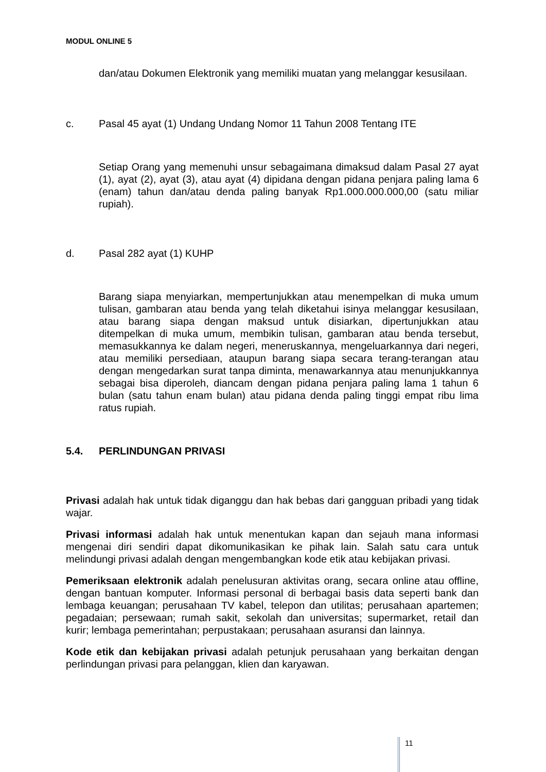MODUL ONLINE 5
dan/atau Dokumen Elektronik yang memiliki muatan yang melanggar kesusilaan.
c. Pasal 45 ayat (1) Undang Undang Nomor 11 Tahun 2008 Tentang ITE
Setiap Orang yang memenuhi unsur sebagaimana dimaksud dalam Pasal 27 ayat (1), ayat (2), ayat (3), atau ayat (4) dipidana dengan pidana penjara paling lama 6 (enam) tahun dan/atau denda paling banyak Rp1.000.000.000,00 (satu miliar rupiah).
d. Pasal 282 ayat (1) KUHP
Barang siapa menyiarkan, mempertunjukkan atau menempelkan di muka umum tulisan, gambaran atau benda yang telah diketahui isinya melanggar kesusilaan, atau barang siapa dengan maksud untuk disiarkan, dipertunjukkan atau ditempelkan di muka umum, membikin tulisan, gambaran atau benda tersebut, memasukkannya ke dalam negeri, meneruskannya, mengeluarkannya dari negeri, atau memiliki persediaan, ataupun barang siapa secara terang-terangan atau dengan mengedarkan surat tanpa diminta, menawarkannya atau menunjukkannya sebagai bisa diperoleh, diancam dengan pidana penjara paling lama 1 tahun 6 bulan (satu tahun enam bulan) atau pidana denda paling tinggi empat ribu lima ratus rupiah.
5.4. PERLINDUNGAN PRIVASI
Privasi adalah hak untuk tidak diganggu dan hak bebas dari gangguan pribadi yang tidak wajar.
Privasi informasi adalah hak untuk menentukan kapan dan sejauh mana informasi mengenai diri sendiri dapat dikomunikasikan ke pihak lain. Salah satu cara untuk melindungi privasi adalah dengan mengembangkan kode etik atau kebijakan privasi.
Pemeriksaan elektronik adalah penelusuran aktivitas orang, secara online atau offline, dengan bantuan komputer. Informasi personal di berbagai basis data seperti bank dan lembaga keuangan; perusahaan TV kabel, telepon dan utilitas; perusahaan apartemen; pegadaian; persewaan; rumah sakit, sekolah dan universitas; supermarket, retail dan kurir; lembaga pemerintahan; perpustakaan; perusahaan asuransi dan lainnya.
Kode etik dan kebijakan privasi adalah petunjuk perusahaan yang berkaitan dengan perlindungan privasi para pelanggan, klien dan karyawan.
11